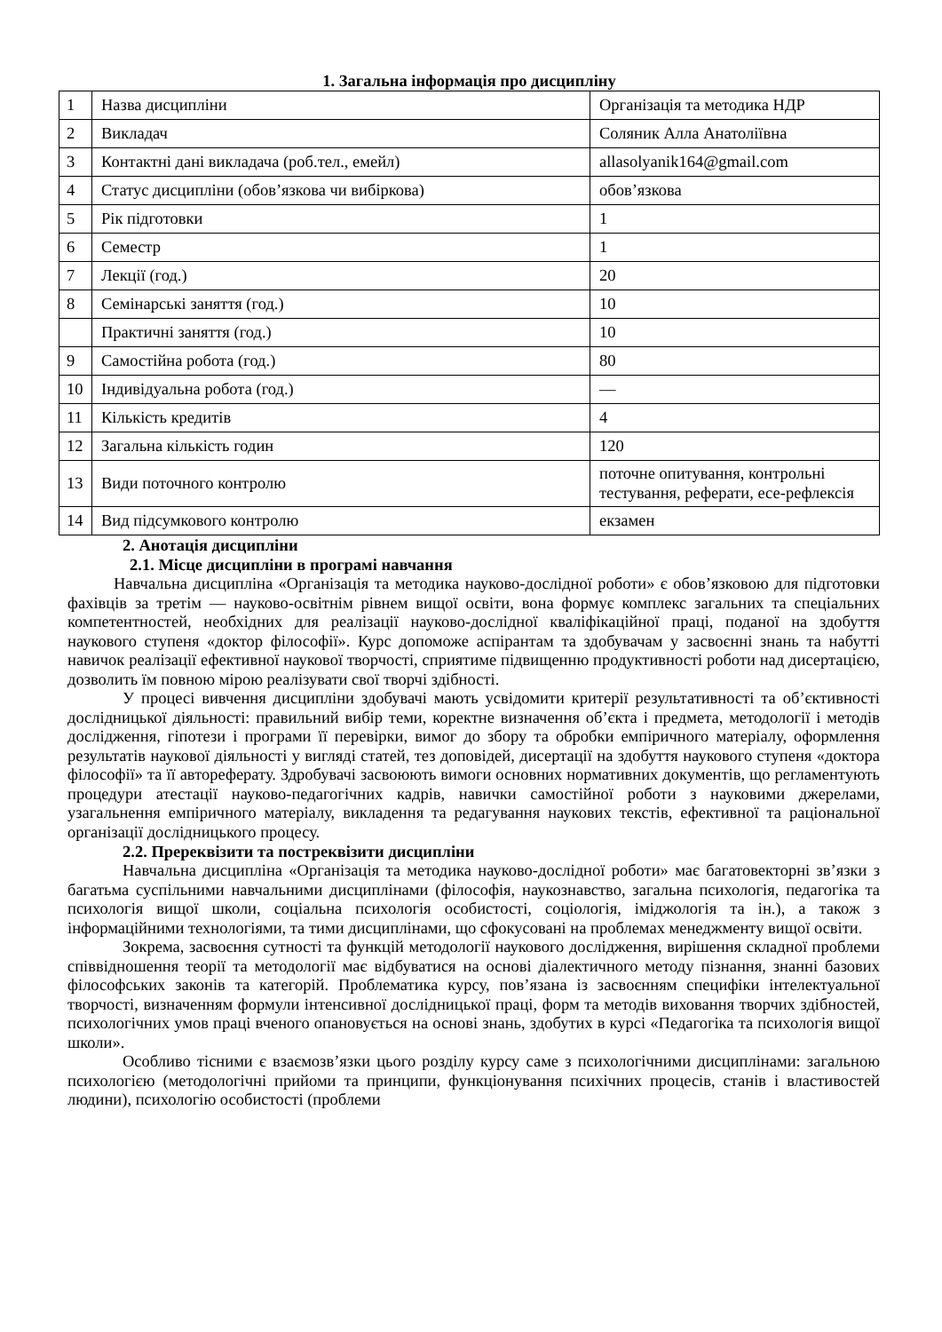1. Загальна інформація про дисципліну
| 1 | Назва дисципліни | Організація та методика НДР |
| 2 | Викладач | Соляник Алла Анатоліївна |
| 3 | Контактні дані викладача (роб.тел., емейл) | allasolyanik164@gmail.com |
| 4 | Статус дисципліни (обов’язкова чи вибіркова) | обов’язкова |
| 5 | Рік підготовки | 1 |
| 6 | Семестр | 1 |
| 7 | Лекції (год.) | 20 |
| 8 | Семінарські заняття (год.) | 10 |
| | Практичні заняття (год.) | 10 |
| 9 | Самостійна робота (год.) | 80 |
| 10 | Індивідуальна робота (год.) | — |
| 11 | Кількість кредитів | 4 |
| 12 | Загальна кількість годин | 120 |
| 13 | Види поточного контролю | поточне опитування, контрольні тестування, реферати, есе-рефлексія |
| 14 | Вид підсумкового контролю | екзамен |
2. Анотація дисципліни
2.1. Місце дисципліни в програмі навчання
Навчальна дисципліна «Організація та методика науково-дослідної роботи» є обов’язковою для підготовки фахівців за третім — науково-освітнім рівнем вищої освіти, вона формує комплекс загальних та спеціальних компетентностей, необхідних для реалізації науково-дослідної кваліфікаційної праці, поданої на здобуття наукового ступеня «доктор філософії». Курс допоможе аспірантам та здобувачам у засвоєнні знань та набутті навичок реалізації ефективної наукової творчості, сприятиме підвищенню продуктивності роботи над дисертацією, дозволить їм повною мірою реалізувати свої творчі здібності.
У процесі вивчення дисципліни здобувачі мають усвідомити критерії результативності та об’єктивності дослідницької діяльності: правильний вибір теми, коректне визначення об’єкта і предмета, методології і методів дослідження, гіпотези і програми її перевірки, вимог до збору та обробки емпіричного матеріалу, оформлення результатів наукової діяльності у вигляді статей, тез доповідей, дисертації на здобуття наукового ступеня «доктора філософії» та її автореферату. Здробувачі засвоюють вимоги основних нормативних документів, що регламентують процедури атестації науково-педагогічних кадрів, навички самостійної роботи з науковими джерелами, узагальнення емпіричного матеріалу, викладення та редагування наукових текстів, ефективної та раціональної організації дослідницького процесу.
2.2. Пререквізити та постреквізити дисципліни
Навчальна дисципліна «Організація та методика науково-дослідної роботи» має багатовекторні зв’язки з багатьма суспільними навчальними дисциплінами (філософія, наукознавство, загальна психологія, педагогіка та психологія вищої школи, соціальна психологія особистості, соціологія, іміджологія та ін.), а також з інформаційними технологіями, та тими дисциплінами, що сфокусовані на проблемах менеджменту вищої освіти.
Зокрема, засвоєння сутності та функцій методології наукового дослідження, вирішення складної проблеми співвідношення теорії та методології має відбуватися на основі діалектичного методу пізнання, знанні базових філософських законів та категорій. Проблематика курсу, пов’язана із засвоєнням специфіки інтелектуальної творчості, визначенням формули інтенсивної дослідницької праці, форм та методів виховання творчих здібностей, психологічних умов праці вченого опановується на основі знань, здобутих в курсі «Педагогіка та психологія вищої школи».
Особливо тісними є взаємозв’язки цього розділу курсу саме з психологічними дисциплінами: загальною психологією (методологічні прийоми та принципи, функціонування психічних процесів, станів і властивостей людини), психологію особистості (проблеми